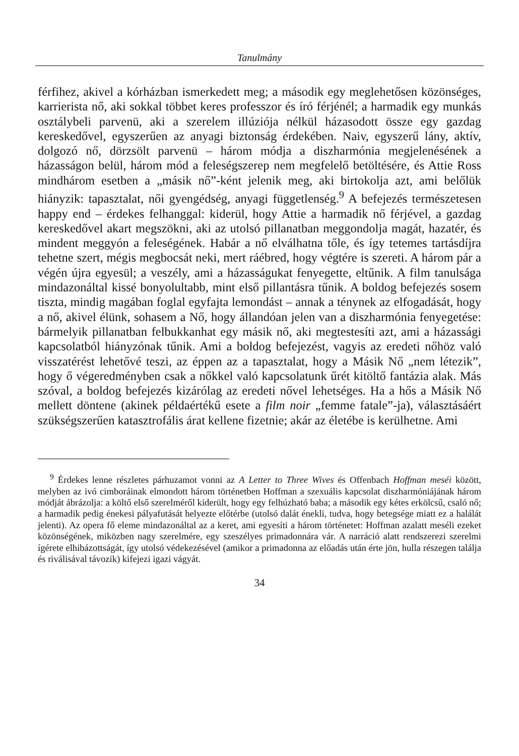Tanulmány
férfihez, akivel a kórházban ismerkedett meg; a második egy meglehetősen közönséges, karrierista nő, aki sokkal többet keres professzor és író férjénél; a harmadik egy munkás osztálybeli parvenü, aki a szerelem illúziója nélkül házasodott össze egy gazdag kereskedővel, egyszerűen az anyagi biztonság érdekében. Naiv, egyszerű lány, aktív, dolgozó nő, dörzsölt parvenü – három módja a diszharmónia megjelenésének a házasságon belül, három mód a feleségszerep nem megfelelő betöltésére, és Attie Ross mindhárom esetben a „másik nő”-ként jelenik meg, aki birtokolja azt, ami belőlük hiányzik: tapasztalat, női gyengédség, anyagi függetlenség.<sup>9</sup> A befejezés természetesen happy end – érdekes felhanggal: kiderül, hogy Attie a harmadik nő férjével, a gazdag kereskedővel akart megszökni, aki az utolsó pillanatban meggondolja magát, hazatér, és mindent meggyón a feleségének. Habár a nő elválhatna tőle, és így tetemes tartásdíjra tehetne szert, mégis megbocsát neki, mert ráébred, hogy végtére is szereti. A három pár a végén újra egyesül; a veszély, ami a házasságukat fenyegette, eltűnik. A film tanulsága mindazonáltal kissé bonyolultabb, mint első pillantásra tűnik. A boldog befejezés sosem tiszta, mindig magában foglal egyfajta lemondást – annak a ténynek az elfogadását, hogy a nő, akivel élünk, sohasem a Nő, hogy állandóan jelen van a diszharmónia fenyegetése: bármelyik pillanatban felbukkanhat egy másik nő, aki megtestesíti azt, ami a házassági kapcsolatból hiányzónak tűnik. Ami a boldog befejezést, vagyis az eredeti nőhöz való visszatérést lehetővé teszi, az éppen az a tapasztalat, hogy a Másik Nő „nem létezik”, hogy ő végeredményben csak a nőkkel való kapcsolatunk űrét kitöltő fantázia alak. Más szóval, a boldog befejezés kizárólag az eredeti nővel lehetséges. Ha a hős a Másik Nő mellett döntene (akinek példaértékű esete a film noir „femme fatale”-ja), választásáért szükségszerűen katasztrofális árat kellene fizetnie; akár az életébe is kerülhetne. Ami
<sup>9</sup> Érdekes lenne részletes párhuzamot vonni az A Letter to Three Wives és Offenbach Hoffman meséi között, melyben az ivó cimboráinak elmondott három történetben Hoffman a szexuális kapcsolat diszharmóniájának három módját ábrázolja: a költő első szerelméről kiderült, hogy egy felhúzható baba; a második egy kétes erkölcsű, csaló nő; a harmadik pedig énekesi pályafutását helyezte előtérbe (utolsó dalát énekli, tudva, hogy betegsége miatt ez a halálát jelenti). Az opera fő eleme mindazonáltal az a keret, ami egyesíti a három történetet: Hoffman azalatt meséli ezeket közönségének, miközben nagy szerelmére, egy szeszélyes primadonnára vár. A narráció alatt rendszerezi szerelmi ígérete elhibázottságát, így utolsó védekezésével (amikor a primadonna az előadás után érte jön, hulla részegen találja és riválisával távozik) kifejezi igazi vágyát.
34